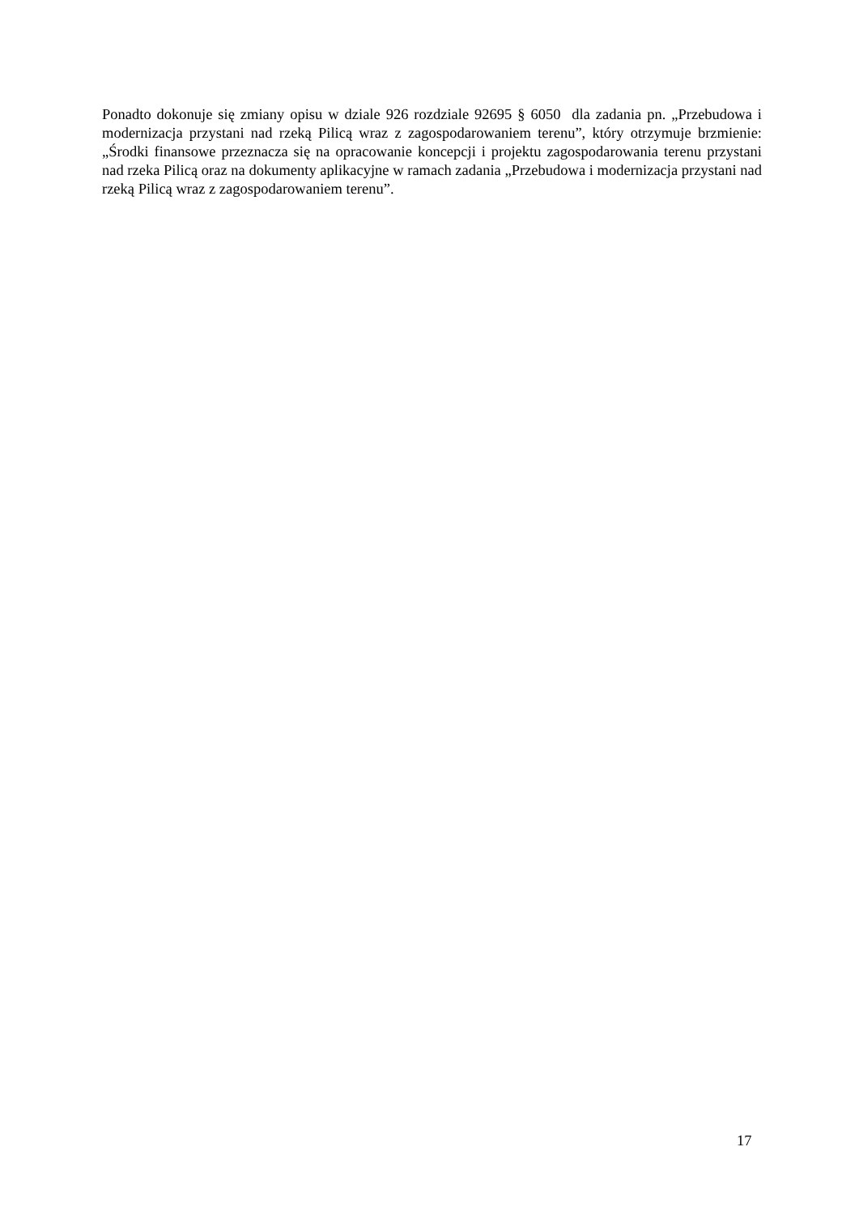Ponadto dokonuje się zmiany opisu w dziale 926 rozdziale 92695 § 6050 dla zadania pn. „Przebudowa i modernizacja przystani nad rzeką Pilicą wraz z zagospodarowaniem terenu”, który otrzymuje brzmienie: „Środki finansowe przeznacza się na opracowanie koncepcji i projektu zagospodarowania terenu przystani nad rzeka Pilicą oraz na dokumenty aplikacyjne w ramach zadania „Przebudowa i modernizacja przystani nad rzeką Pilicą wraz z zagospodarowaniem terenu”.
17